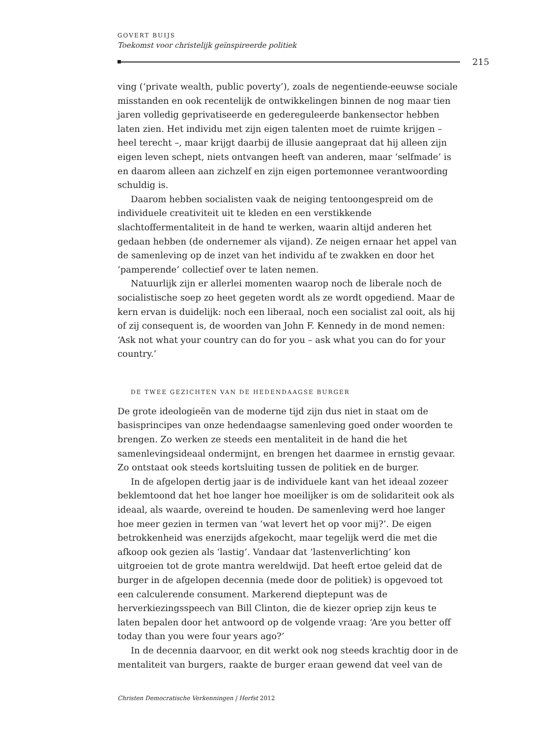GOVERT BUIJS
Toekomst voor christelijk geïnspireerde politiek
215
ving (‘private wealth, public poverty’), zoals de negentiende-eeuwse sociale misstanden en ook recentelijk de ontwikkelingen binnen de nog maar tien jaren volledig geprivatiseerde en gedereguleerde bankensector hebben laten zien. Het individu met zijn eigen talenten moet de ruimte krijgen – heel terecht –, maar krijgt daarbij de illusie aangepraat dat hij alleen zijn eigen leven schept, niets ontvangen heeft van anderen, maar ‘selfmade’ is en daarom alleen aan zichzelf en zijn eigen portemonnee verantwoording schuldig is.
Daarom hebben socialisten vaak de neiging tentoongespreid om de individuele creativiteit uit te kleden en een verstikkende slachtoffermentaliteit in de hand te werken, waarin altijd anderen het gedaan hebben (de ondernemer als vijand). Ze neigen ernaar het appel van de samenleving op de inzet van het individu af te zwakken en door het ‘pamperende’ collectief over te laten nemen.
Natuurlijk zijn er allerlei momenten waarop noch de liberale noch de socialistische soep zo heet gegeten wordt als ze wordt opgediend. Maar de kern ervan is duidelijk: noch een liberaal, noch een socialist zal ooit, als hij of zij consequent is, de woorden van John F. Kennedy in de mond nemen: ‘Ask not what your country can do for you – ask what you can do for your country.’
DE TWEE GEZICHTEN VAN DE HEDENDAAGSE BURGER
De grote ideologieën van de moderne tijd zijn dus niet in staat om de basisprincipes van onze hedendaagse samenleving goed onder woorden te brengen. Zo werken ze steeds een mentaliteit in de hand die het samenlevingsideaal ondermijnt, en brengen het daarmee in ernstig gevaar. Zo ontstaat ook steeds kortsluiting tussen de politiek en de burger.
In de afgelopen dertig jaar is de individuele kant van het ideaal zozeer beklemtoond dat het hoe langer hoe moeilijker is om de solidariteit ook als ideaal, als waarde, overeind te houden. De samenleving werd hoe langer hoe meer gezien in termen van ‘wat levert het op voor mij?’. De eigen betrokkenheid was enerzijds afgekocht, maar tegelijk werd die met die afkoop ook gezien als ‘lastig’. Vandaar dat ‘lastenverlichting’ kon uitgroeien tot de grote mantra wereldwijd. Dat heeft ertoe geleid dat de burger in de afgelopen decennia (mede door de politiek) is opgevoed tot een calculerende consument. Markerend dieptepunt was de herverkiezingsspeech van Bill Clinton, die de kiezer opriep zijn keus te laten bepalen door het antwoord op de volgende vraag: ‘Are you better off today than you were four years ago?’
In de decennia daarvoor, en dit werkt ook nog steeds krachtig door in de mentaliteit van burgers, raakte de burger eraan gewend dat veel van de
Christen Democratische Verkenningen | Herfst 2012